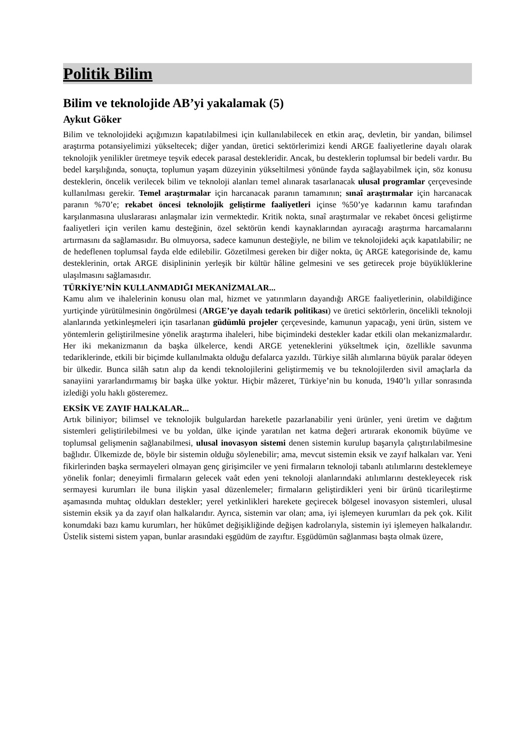Politik Bilim
Bilim ve teknolojide AB’yi yakalamak (5)
Aykut Göker
Bilim ve teknolojideki açığımızın kapatılabilmesi için kullanılabilecek en etkin araç, devletin, bir yandan, bilimsel araştırma potansiyelimizi yükseltecek; diğer yandan, üretici sektörlerimizi kendi ARGE faaliyetlerine dayalı olarak teknolojik yenilikler üretmeye teşvik edecek parasal destekleridir. Ancak, bu desteklerin toplumsal bir bedeli vardır. Bu bedel karşılığında, sonuçta, toplumun yaşam düzeyinin yükseltilmesi yönünde fayda sağlayabilmek için, söz konusu desteklerin, öncelik verilecek bilim ve teknoloji alanları temel alınarak tasarlanacak ulusal programlar çerçevesinde kullanılması gerekir. Temel araştırmalar için harcanacak paranın tamamının; sınaî araştırmalar için harcanacak paranın %70’e; rekabet öncesi teknolojik geliştirme faaliyetleri içinse %50’ye kadarının kamu tarafından karşılanmasına uluslararası anlaşmalar izin vermektedir. Kritik nokta, sınaî araştırmalar ve rekabet öncesi geliştirme faaliyetleri için verilen kamu desteğinin, özel sektörün kendi kaynaklarından ayıracağı araştırma harcamalarını artırmasını da sağlamasıdır. Bu olmuyorsa, sadece kamunun desteğiyle, ne bilim ve teknolojideki açık kapatılabilir; ne de hedeflenen toplumsal fayda elde edilebilir. Gözetilmesi gereken bir diğer nokta, üç ARGE kategorisinde de, kamu desteklerinin, ortak ARGE disiplininin yerleşik bir kültür hâline gelmesini ve ses getirecek proje büyüklüklerine ulaşılmasını sağlamasıdır.
TÜRKİYE’NİN KULLANMADIĞI MEKANİZMALAR...
Kamu alım ve ihalelerinin konusu olan mal, hizmet ve yatırımların dayandığı ARGE faaliyetlerinin, olabildiğince yurtiçinde yürütülmesinin öngörülmesi (ARGE’ye dayalı tedarik politikası) ve üretici sektörlerin, öncelikli teknoloji alanlarında yetkinleşmeleri için tasarlanan güdümlü projeler çerçevesinde, kamunun yapacağı, yeni ürün, sistem ve yöntemlerin geliştirilmesine yönelik araştırma ihaleleri, hibe biçimindeki destekler kadar etkili olan mekanizmalardır. Her iki mekanizmanın da başka ülkelerce, kendi ARGE yeteneklerini yükseltmek için, özellikle savunma tedariklerinde, etkili bir biçimde kullanılmakta olduğu defalarca yazıldı. Türkiye silâh alımlarına büyük paralar ödeyen bir ülkedir. Bunca silâh satın alıp da kendi teknolojilerini geliştirmemiş ve bu teknolojilerden sivil amaçlarla da sanayiini yararlandırmamış bir başka ülke yoktur. Hiçbir mâzeret, Türkiye’nin bu konuda, 1940’lı yıllar sonrasında izlediği yolu haklı gösteremez.
EKSİK VE ZAYIF HALKALAR...
Artık biliniyor; bilimsel ve teknolojik bulgulardan hareketle pazarlanabilir yeni ürünler, yeni üretim ve dağıtım sistemleri geliştirilebilmesi ve bu yoldan, ülke içinde yaratılan net katma değeri artırarak ekonomik büyüme ve toplumsal gelişmenin sağlanabilmesi, ulusal inovasyon sistemi denen sistemin kurulup başarıyla çalıştırılabilmesine bağlıdır. Ülkemizde de, böyle bir sistemin olduğu söylenebilir; ama, mevcut sistemin eksik ve zayıf halkaları var. Yeni fikirlerinden başka sermayeleri olmayan genç girişimciler ve yeni firmaların teknoloji tabanlı atılımlarını desteklemeye yönelik fonlar; deneyimli firmaların gelecek vaât eden yeni teknoloji alanlarındaki atılımlarını destekleyecek risk sermayesi kurumları ile buna ilişkin yasal düzenlemeler; firmaların geliştirdikleri yeni bir ürünü ticarileştirme aşamasında muhtaç oldukları destekler; yerel yetkinlikleri harekete geçirecek bölgesel inovasyon sistemleri, ulusal sistemin eksik ya da zayıf olan halkalarıdır. Ayrıca, sistemin var olan; ama, iyi işlemeyen kurumları da pek çok. Kilit konumdaki bazı kamu kurumları, her hükûmet değişikliğinde değişen kadrolarıyla, sistemin iyi işlemeyen halkalarıdır. Üstelik sistemi sistem yapan, bunlar arasındaki eşgüdüm de zayıftır. Eşgüdümün sağlanması başta olmak üzere,